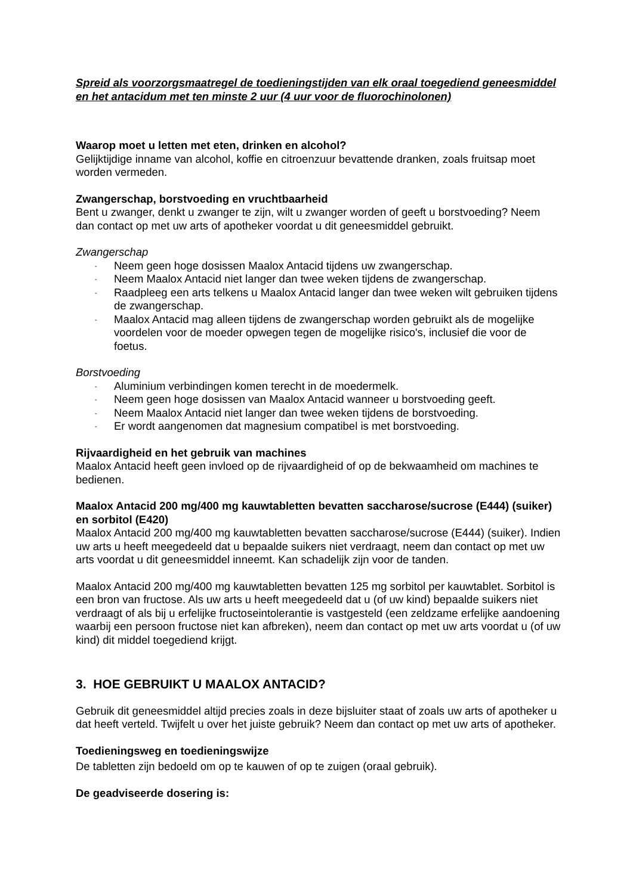Spreid als voorzorgsmaatregel de toedieningstijden van elk oraal toegediend geneesmiddel en het antacidum met ten minste 2 uur (4 uur voor de fluorochinolonen)
Waarop moet u letten met eten, drinken en alcohol?
Gelijktijdige inname van alcohol, koffie en citroenzuur bevattende dranken, zoals fruitsap moet worden vermeden.
Zwangerschap, borstvoeding en vruchtbaarheid
Bent u zwanger, denkt u zwanger te zijn, wilt u zwanger worden of geeft u borstvoeding? Neem dan contact op met uw arts of apotheker voordat u dit geneesmiddel gebruikt.
Zwangerschap
- Neem geen hoge dosissen Maalox Antacid tijdens uw zwangerschap.
- Neem Maalox Antacid niet langer dan twee weken tijdens de zwangerschap.
- Raadpleeg een arts telkens u Maalox Antacid langer dan twee weken wilt gebruiken tijdens de zwangerschap.
- Maalox Antacid mag alleen tijdens de zwangerschap worden gebruikt als de mogelijke voordelen voor de moeder opwegen tegen de mogelijke risico's, inclusief die voor de foetus.
Borstvoeding
- Aluminium verbindingen komen terecht in de moedermelk.
- Neem geen hoge dosissen van Maalox Antacid wanneer u borstvoeding geeft.
- Neem Maalox Antacid niet langer dan twee weken tijdens de borstvoeding.
- Er wordt aangenomen dat magnesium compatibel is met borstvoeding.
Rijvaardigheid en het gebruik van machines
Maalox Antacid heeft geen invloed op de rijvaardigheid of op de bekwaamheid om machines te bedienen.
Maalox Antacid 200 mg/400 mg kauwtabletten bevatten saccharose/sucrose (E444) (suiker) en sorbitol (E420)
Maalox Antacid 200 mg/400 mg kauwtabletten bevatten saccharose/sucrose (E444) (suiker). Indien uw arts u heeft meegedeeld dat u bepaalde suikers niet verdraagt, neem dan contact op met uw arts voordat u dit geneesmiddel inneemt. Kan schadelijk zijn voor de tanden.
Maalox Antacid 200 mg/400 mg kauwtabletten bevatten 125 mg sorbitol per kauwtablet. Sorbitol is een bron van fructose. Als uw arts u heeft meegedeeld dat u (of uw kind) bepaalde suikers niet verdraagt of als bij u erfelijke fructoseintolerantie is vastgesteld (een zeldzame erfelijke aandoening waarbij een persoon fructose niet kan afbreken), neem dan contact op met uw arts voordat u (of uw kind) dit middel toegediend krijgt.
3. HOE GEBRUIKT U MAALOX ANTACID?
Gebruik dit geneesmiddel altijd precies zoals in deze bijsluiter staat of zoals uw arts of apotheker u dat heeft verteld. Twijfelt u over het juiste gebruik? Neem dan contact op met uw arts of apotheker.
Toedieningsweg en toedieningswijze
De tabletten zijn bedoeld om op te kauwen of op te zuigen (oraal gebruik).
De geadviseerde dosering is: